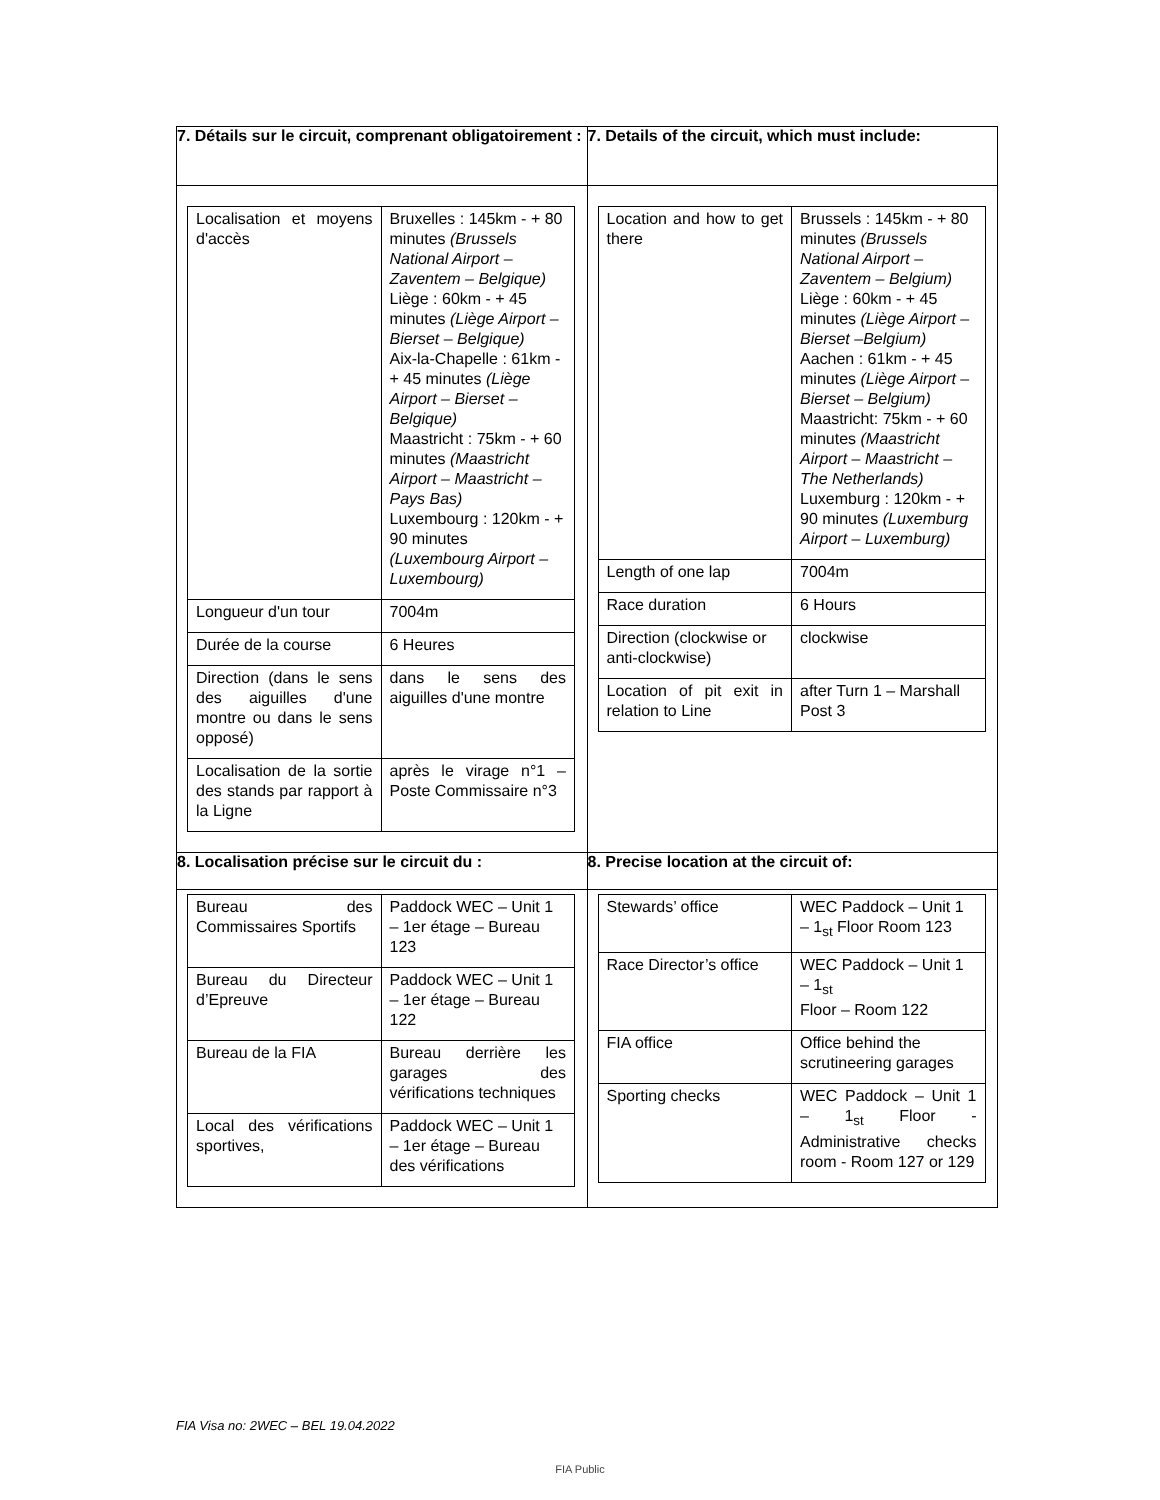| 7. Détails sur le circuit, comprenant obligatoirement : | 7. Details of the circuit, which must include: |
| / Localisation et moyens d'accès / Bruxelles : 145km - + 80 minutes (Brussels National Airport – Zaventem – Belgique) Liège : 60km - + 45 minutes (Liège Airport – Bierset – Belgique) Aix-la-Chapelle : 61km - + 45 minutes (Liège Airport – Bierset – Belgique) Maastricht : 75km - + 60 minutes (Maastricht Airport – Maastricht – Pays Bas) Luxembourg : 120km - + 90 minutes (Luxembourg Airport – Luxembourg) / / Longueur d'un tour / 7004m / / Durée de la course / 6 Heures / / Direction (dans le sens des aiguilles d'une montre ou dans le sens opposé) / dans le sens des aiguilles d'une montre / / Localisation de la sortie des stands par rapport à la Ligne / après le virage n°1 – Poste Commissaire n°3 / | / Location and how to get there / Brussels : 145km - + 80 minutes (Brussels National Airport – Zaventem – Belgium) Liège : 60km - + 45 minutes (Liège Airport – Bierset –Belgium) Aachen : 61km - + 45 minutes (Liège Airport – Bierset – Belgium) Maastricht: 75km - + 60 minutes (Maastricht Airport – Maastricht – The Netherlands) Luxemburg : 120km - + 90 minutes (Luxemburg Airport – Luxemburg) / / Length of one lap / 7004m / / Race duration / 6 Hours / / Direction (clockwise or anti-clockwise) / clockwise / / Location of pit exit in relation to Line / after Turn 1 – Marshall Post 3 / |
| 8. Localisation précise sur le circuit du : | 8. Precise location at the circuit of: |
| / Bureau des Commissaires Sportifs / Paddock WEC – Unit 1 – 1er étage – Bureau 123 / / Bureau du Directeur d’Epreuve / Paddock WEC – Unit 1 – 1er étage – Bureau 122 / / Bureau de la FIA / Bureau derrière les garages des vérifications techniques / / Local des vérifications sportives, / Paddock WEC – Unit 1 – 1er étage – Bureau des vérifications / | / Stewards’ office / WEC Paddock – Unit 1 – 1<sub>st</sub> Floor Room 123 / / Race Director’s office / WEC Paddock – Unit 1 – 1<sub>st</sub> Floor – Room 122 / / FIA office / Office behind the scrutineering garages / / Sporting checks / WEC Paddock – Unit 1 – 1<sub>st</sub> Floor - Administrative checks room - Room 127 or 129 / |
FIA Visa no: 2WEC – BEL 19.04.2022
FIA Public